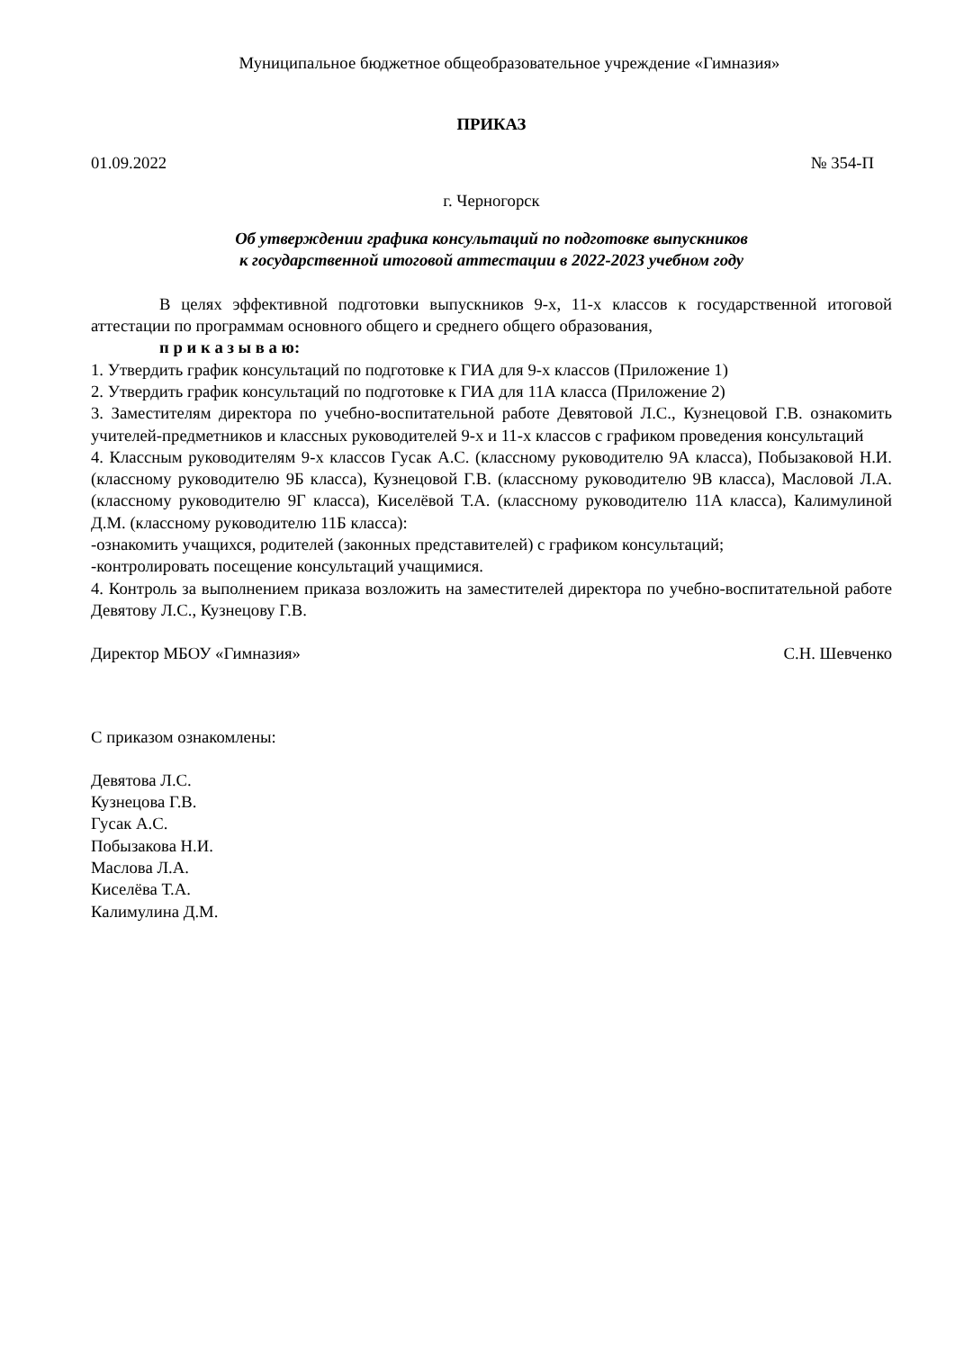Муниципальное бюджетное общеобразовательное учреждение «Гимназия»
ПРИКАЗ
01.09.2022 № 354-П
г. Черногорск
Об утверждении графика консультаций по подготовке выпускников
к государственной итоговой аттестации в 2022-2023 учебном году
В целях эффективной подготовки выпускников 9-х, 11-х классов к государственной итоговой аттестации по программам основного общего и среднего общего образования,
п р и к а з ы в а ю:
1. Утвердить график консультаций по подготовке к ГИА для 9-х классов (Приложение 1)
2. Утвердить график консультаций по подготовке к ГИА для 11А класса (Приложение 2)
3. Заместителям директора по учебно-воспитательной работе Девятовой Л.С., Кузнецовой Г.В. ознакомить учителей-предметников и классных руководителей 9-х и 11-х классов с графиком проведения консультаций
4. Классным руководителям 9-х классов Гусак А.С. (классному руководителю 9А класса), Побызаковой Н.И. (классному руководителю 9Б класса), Кузнецовой Г.В. (классному руководителю 9В класса), Масловой Л.А. (классному руководителю 9Г класса), Киселёвой Т.А. (классному руководителю 11А класса), Калимулиной Д.М. (классному руководителю 11Б класса):
-ознакомить учащихся, родителей (законных представителей) с графиком консультаций;
-контролировать посещение консультаций учащимися.
4. Контроль за выполнением приказа возложить на заместителей директора по учебно-воспитательной работе Девятову Л.С., Кузнецову Г.В.
Директор МБОУ «Гимназия» С.Н. Шевченко
С приказом ознакомлены:
Девятова Л.С.
Кузнецова Г.В.
Гусак А.С.
Побызакова Н.И.
Маслова Л.А.
Киселёва Т.А.
Калимулина Д.М.